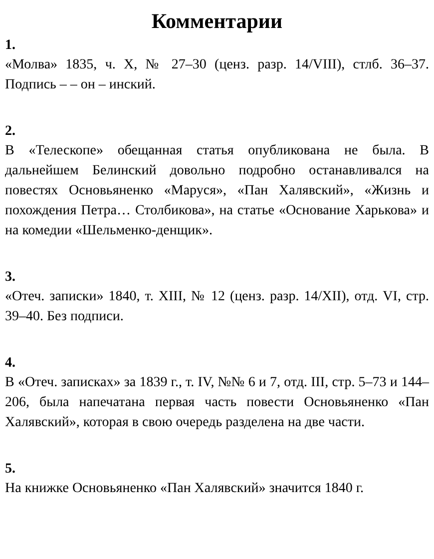Комментарии
1.
«Молва» 1835, ч. X, № 27–30 (ценз. разр. 14/VIII), стлб. 36–37. Подпись – – он – инский.
2.
В «Телескопе» обещанная статья опубликована не была. В дальнейшем Белинский довольно подробно останавливался на повестях Основьяненко «Маруся», «Пан Халявский», «Жизнь и похождения Петра… Столбикова», на статье «Основание Харькова» и на комедии «Шельменко-денщик».
3.
«Отеч. записки» 1840, т. XIII, № 12 (ценз. разр. 14/XII), отд. VI, стр. 39–40. Без подписи.
4.
В «Отеч. записках» за 1839 г., т. IV, №№ 6 и 7, отд. III, стр. 5–73 и 144–206, была напечатана первая часть повести Основьяненко «Пан Халявский», которая в свою очередь разделена на две части.
5.
На книжке Основьяненко «Пан Халявский» значится 1840 г.